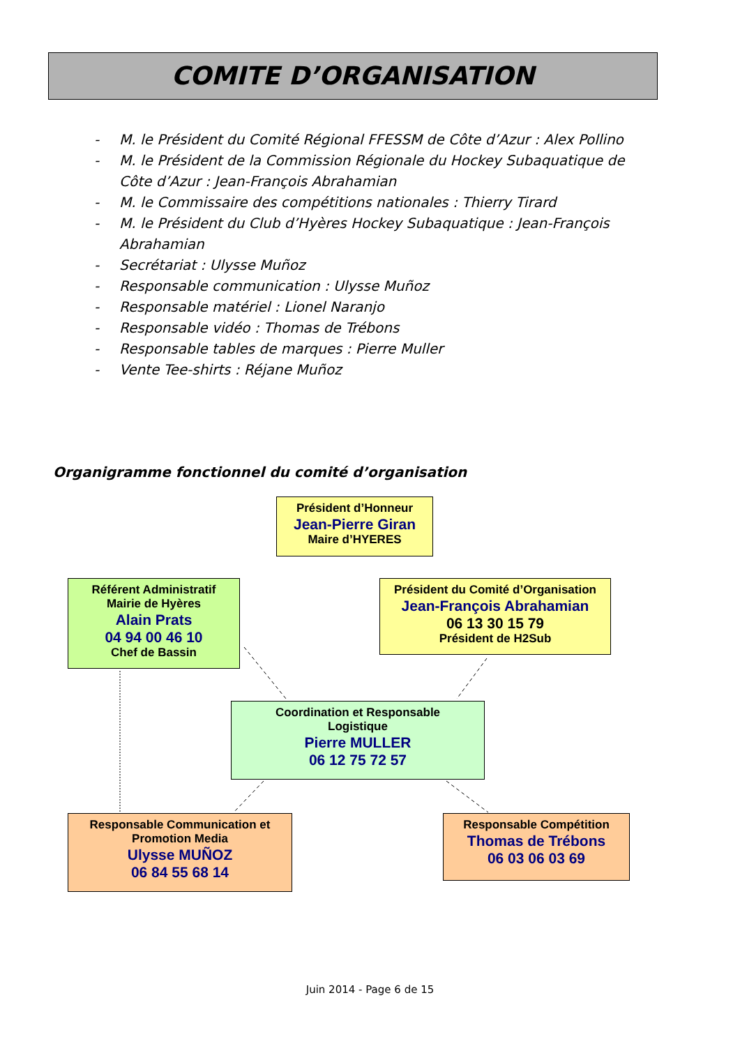COMITE D’ORGANISATION
- M. le Président du Comité Régional FFESSM de Côte d’Azur : Alex Pollino
- M. le Président de la Commission Régionale du Hockey Subaquatique de Côte d’Azur : Jean-François Abrahamian
- M. le Commissaire des compétitions nationales : Thierry Tirard
- M. le Président du Club d’Hyères Hockey Subaquatique : Jean-François Abrahamian
- Secrétariat : Ulysse Muñoz
- Responsable communication : Ulysse Muñoz
- Responsable matériel : Lionel Naranjo
- Responsable vidéo : Thomas de Trébons
- Responsable tables de marques : Pierre Muller
- Vente Tee-shirts : Réjane Muñoz
Organigramme fonctionnel du comité d’organisation
Président d’Honneur
Jean-Pierre Giran
Maire d’HYERES
Référent Administratif
Mairie de Hyères
Alain Prats
04 94 00 46 10
Chef de Bassin
Président du Comité d’Organisation
Jean-François Abrahamian
06 13 30 15 79
Président de H2Sub
Coordination et Responsable
Logistique
Pierre MULLER
06 12 75 72 57
Responsable Communication et
Promotion Media
Ulysse MUÑOZ
06 84 55 68 14
Responsable Compétition
Thomas de Trébons
06 03 06 03 69
Juin 2014 - Page 6 de 15